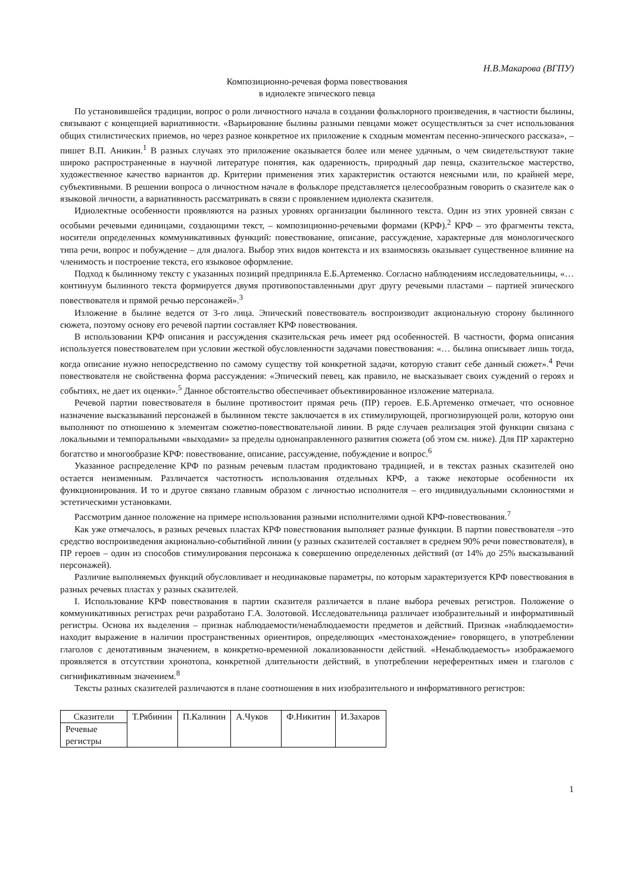Н.В.Макарова (ВГПУ)
Композиционно-речевая форма повествования
в идиолекте эпического певца
По установившейся традиции, вопрос о роли личностного начала в создании фольклорного произведения, в частности былины, связывают с концепцией вариативности. «Варьирование былины разными певцами может осуществляться за счет использования общих стилистических приемов, но через разное конкретное их приложение к сходным моментам песенно-эпического рассказа», – пишет В.П. Аникин.<sup>1</sup> В разных случаях это приложение оказывается более или менее удачным, о чем свидетельствуют такие широко распространенные в научной литературе понятия, как одаренность, природный дар певца, сказительское мастерство, художественное качество вариантов др. Критерии применения этих характеристик остаются неясными или, по крайней мере, субъективными. В решении вопроса о личностном начале в фольклоре представляется целесообразным говорить о сказителе как о языковой личности, а вариативность рассматривать в связи с проявлением идиолекта сказителя.
Идиолектные особенности проявляются на разных уровнях организации былинного текста. Один из этих уровней связан с особыми речевыми единицами, создающими текст, – композиционно-речевыми формами (КРФ).<sup>2</sup> КРФ – это фрагменты текста, носители определенных коммуникативных функций: повествование, описание, рассуждение, характерные для монологического типа речи, вопрос и побуждение – для диалога. Выбор этих видов контекста и их взаимосвязь оказывает существенное влияние на членимость и построение текста, его языковое оформление.
Подход к былинному тексту с указанных позиций предприняла Е.Б.Артеменко. Согласно наблюдениям исследовательницы, «…континуум былинного текста формируется двумя противопоставленными друг другу речевыми пластами – партией эпического повествователя и прямой речью персонажей».<sup>3</sup>
Изложение в былине ведется от 3-го лица. Эпический повествователь воспроизводит акциональную сторону былинного сюжета, поэтому основу его речевой партии составляет КРФ повествования.
В использовании КРФ описания и рассуждения сказительская речь имеет ряд особенностей. В частности, форма описания используется повествователем при условии жесткой обусловленности задачами повествования: «… былина описывает лишь тогда, когда описание нужно непосредственно по самому существу той конкретной задачи, которую ставит себе данный сюжет».<sup>4</sup> Речи повествователя не свойственна форма рассуждения: «Эпический певец, как правило, не высказывает своих суждений о героях и событиях, не дает их оценки».<sup>5</sup> Данное обстоятельство обеспечивает объективированное изложение материала.
Речевой партии повествователя в былине противостоит прямая речь (ПР) героев. Е.Б.Артеменко отмечает, что основное назначение высказываний персонажей в былинном тексте заключается в их стимулирующей, прогнозирующей роли, которую они выполняют по отношению к элементам сюжетно-повествовательной линии. В ряде случаев реализация этой функции связана с локальными и темпоральными «выходами» за пределы однонаправленного развития сюжета (об этом см. ниже). Для ПР характерно богатство и многообразие КРФ: повествование, описание, рассуждение, побуждение и вопрос.<sup>6</sup>
Указанное распределение КРФ по разным речевым пластам продиктовано традицией, и в текстах разных сказителей оно остается неизменным. Различается частотность использования отдельных КРФ, а также некоторые особенности их функционирования. И то и другое связано главным образом с личностью исполнителя – его индивидуальными склонностями и эстетическими установками.
Рассмотрим данное положение на примере использования разными исполнителями одной КРФ-повествования.<sup>7</sup>
Как уже отмечалось, в разных речевых пластах КРФ повествования выполняет разные функции. В партии повествователя –это средство воспроизведения акционально-событийной линии (у разных сказителей составляет в среднем 90% речи повествователя), в ПР героев – один из способов стимулирования персонажа к совершению определенных действий (от 14% до 25% высказываний персонажей).
Различие выполняемых функций обусловливает и неодинаковые параметры, по которым характеризуется КРФ повествования в разных речевых пластах у разных сказителей.
I. Использование КРФ повествования в партии сказителя различается в плане выбора речевых регистров. Положение о коммуникативных регистрах речи разработано Г.А. Золотовой. Исследовательница различает изобразительный и информативный регистры. Основа их выделения – признак наблюдаемости/ненаблюдаемости предметов и действий. Признак «наблюдаемости» находит выражение в наличии пространственных ориентиров, определяющих «местонахождение» говорящего, в употреблении глаголов с денотативным значением, в конкретно-временной локализованности действий. «Ненаблюдаемость» изображаемого проявляется в отсутствии хронотопа, конкретной длительности действий, в употреблении нереферентных имен и глаголов с сигнификативным значением.<sup>8</sup>
Тексты разных сказителей различаются в плане соотношения в них изобразительного и информативного регистров:
| Сказители | Т.Рябинин | П.Калинин | А.Чуков | Ф.Никитин | И.Захаров |
| Речевые регистры | | | | | |
1